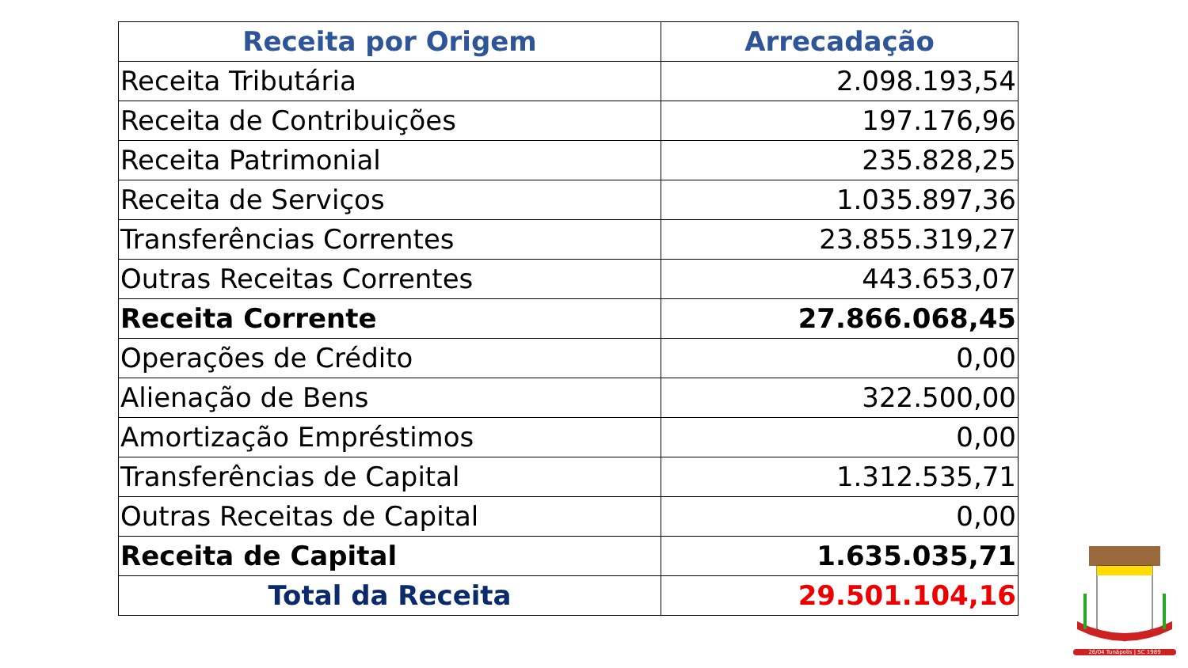| Receita por Origem | Arrecadação |
| --- | --- |
| Receita Tributária | 2.098.193,54 |
| Receita de Contribuições | 197.176,96 |
| Receita Patrimonial | 235.828,25 |
| Receita de Serviços | 1.035.897,36 |
| Transferências Correntes | 23.855.319,27 |
| Outras Receitas Correntes | 443.653,07 |
| Receita Corrente | 27.866.068,45 |
| Operações de Crédito | 0,00 |
| Alienação de Bens | 322.500,00 |
| Amortização Empréstimos | 0,00 |
| Transferências de Capital | 1.312.535,71 |
| Outras Receitas de Capital | 0,00 |
| Receita de Capital | 1.635.035,71 |
| Total da Receita | 29.501.104,16 |
26/04 Tunápolis | SC 1989